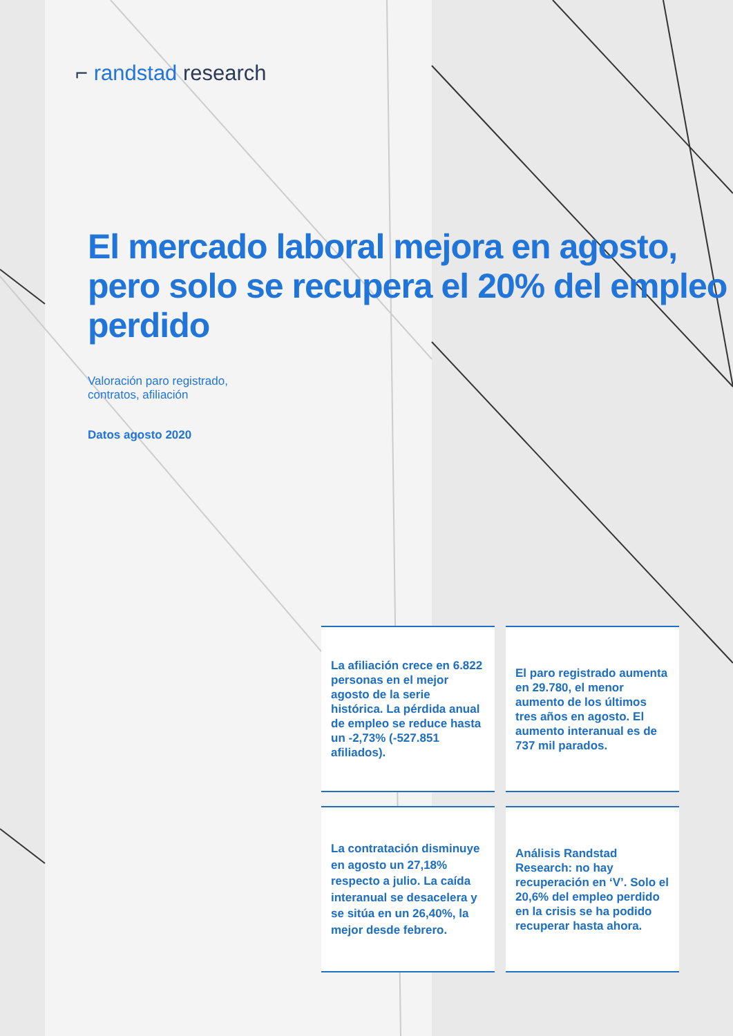⌐ randstad research
El mercado laboral mejora en agosto, pero solo se recupera el 20% del empleo perdido
Valoración paro registrado,
contratos, afiliación
Datos agosto 2020
La afiliación crece en 6.822 personas en el mejor agosto de la serie histórica. La pérdida anual de empleo se reduce hasta un -2,73% (-527.851 afiliados).
El paro registrado aumenta en 29.780, el menor aumento de los últimos tres años en agosto. El aumento interanual es de 737 mil parados.
La contratación disminuye en agosto un 27,18% respecto a julio. La caída interanual se desacelera y se sitúa en un 26,40%, la mejor desde febrero.
Análisis Randstad Research: no hay recuperación en ‘V’. Solo el 20,6% del empleo perdido en la crisis se ha podido recuperar hasta ahora.